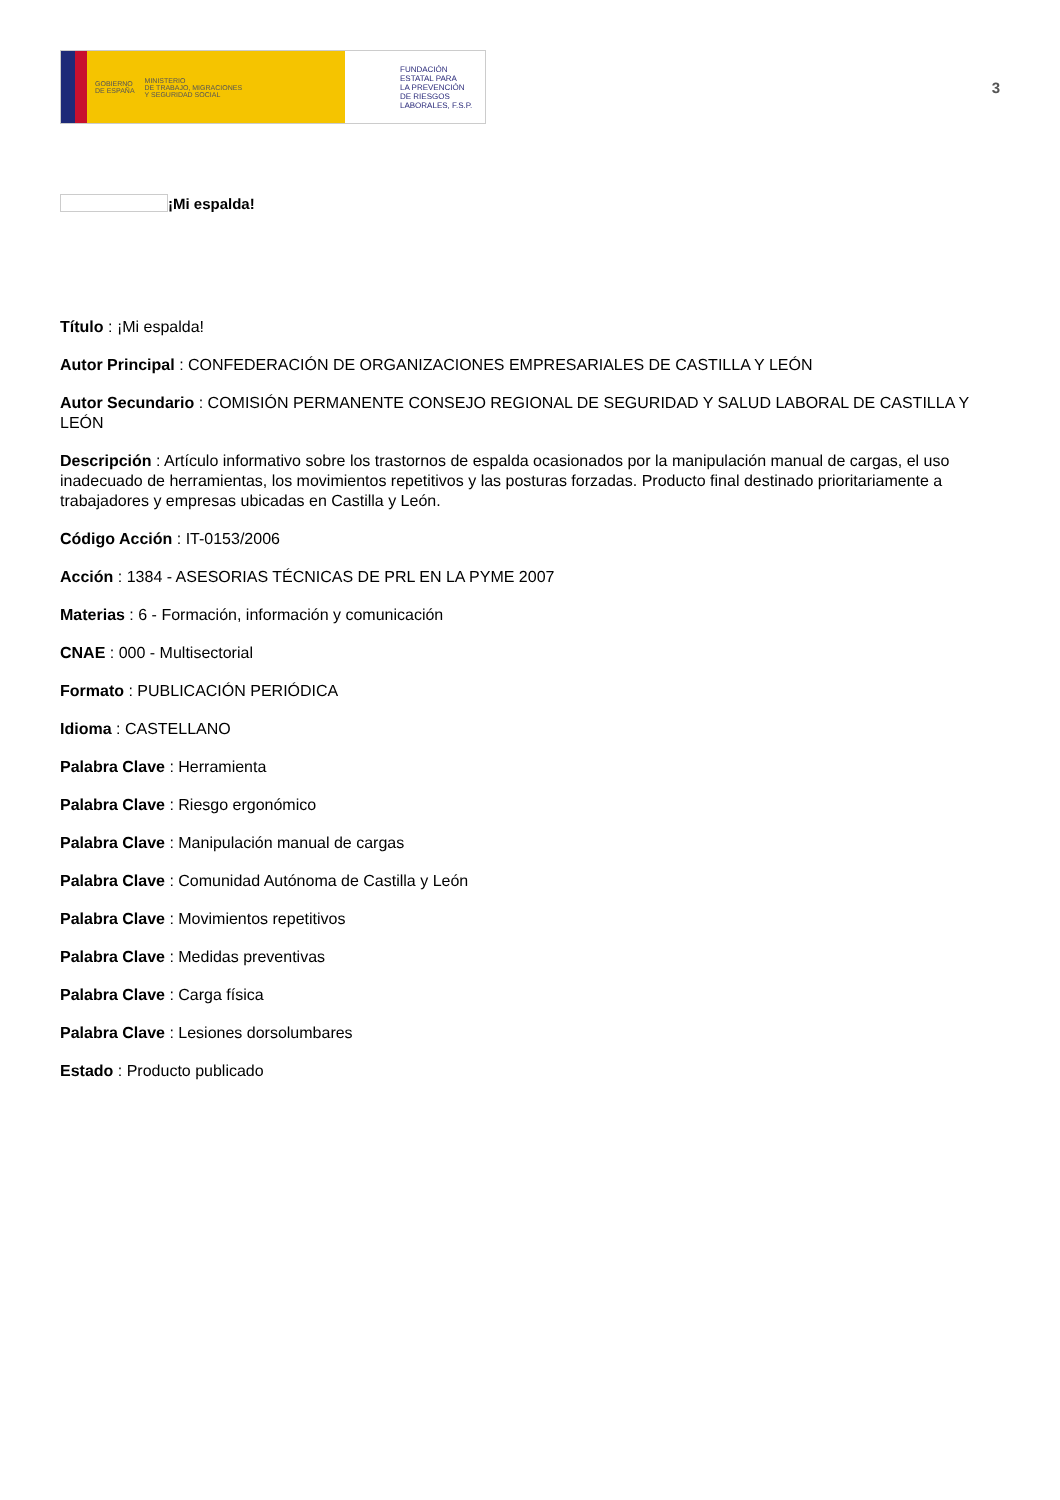GOBIERNO
DE ESPAÑA MINISTERIO
DE TRABAJO, MIGRACIONES
Y SEGURIDAD SOCIAL
FUNDACIÓN
ESTATAL PARA
LA PREVENCIÓN
DE RIESGOS
LABORALES, F.S.P.
3
¡Mi espalda!
Título : ¡Mi espalda!
Autor Principal : CONFEDERACIÓN DE ORGANIZACIONES EMPRESARIALES DE CASTILLA Y LEÓN
Autor Secundario : COMISIÓN PERMANENTE CONSEJO REGIONAL DE SEGURIDAD Y SALUD LABORAL DE CASTILLA Y LEÓN
Descripción : Artículo informativo sobre los trastornos de espalda ocasionados por la manipulación manual de cargas, el uso inadecuado de herramientas, los movimientos repetitivos y las posturas forzadas. Producto final destinado prioritariamente a trabajadores y empresas ubicadas en Castilla y León.
Código Acción : IT-0153/2006
Acción : 1384 - ASESORIAS TÉCNICAS DE PRL EN LA PYME 2007
Materias : 6 - Formación, información y comunicación
CNAE : 000 - Multisectorial
Formato : PUBLICACIÓN PERIÓDICA
Idioma : CASTELLANO
Palabra Clave : Herramienta
Palabra Clave : Riesgo ergonómico
Palabra Clave : Manipulación manual de cargas
Palabra Clave : Comunidad Autónoma de Castilla y León
Palabra Clave : Movimientos repetitivos
Palabra Clave : Medidas preventivas
Palabra Clave : Carga física
Palabra Clave : Lesiones dorsolumbares
Estado : Producto publicado